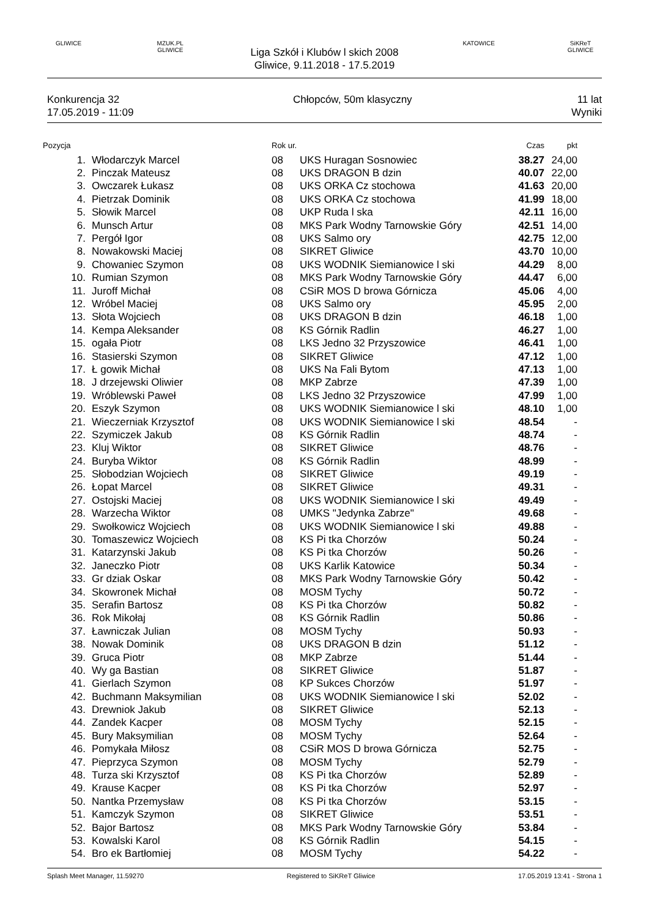GLIWICE
MZUK.PL GLIWICE
Liga Szkół i Klubów l skich 2008
Gliwice, 9.11.2018 - 17.5.2019
KATOWICE
SiKReT GLIWICE
Konkurencja 32
17.05.2019 - 11:09
Chłopców, 50m klasyczny 11 lat
Wyniki
| Pozycja | | Rok ur. | | Czas | pkt |
| --- | --- | --- | --- | --- | --- |
| 1. | Włodarczyk Marcel | 08 | UKS Huragan Sosnowiec | 38.27 | 24,00 |
| 2. | Pinczak Mateusz | 08 | UKS DRAGON B dzin | 40.07 | 22,00 |
| 3. | Owczarek Łukasz | 08 | UKS ORKA Cz stochowa | 41.63 | 20,00 |
| 4. | Pietrzak Dominik | 08 | UKS ORKA Cz stochowa | 41.99 | 18,00 |
| 5. | Słowik Marcel | 08 | UKP Ruda l ska | 42.11 | 16,00 |
| 6. | Munsch Artur | 08 | MKS Park Wodny Tarnowskie Góry | 42.51 | 14,00 |
| 7. | Pergół Igor | 08 | UKS Salmo ory | 42.75 | 12,00 |
| 8. | Nowakowski Maciej | 08 | SIKRET Gliwice | 43.70 | 10,00 |
| 9. | Chowaniec Szymon | 08 | UKS WODNIK Siemianowice l ski | 44.29 | 8,00 |
| 10. | Rumian Szymon | 08 | MKS Park Wodny Tarnowskie Góry | 44.47 | 6,00 |
| 11. | Juroff Michał | 08 | CSiR MOS D browa Górnicza | 45.06 | 4,00 |
| 12. | Wróbel Maciej | 08 | UKS Salmo ory | 45.95 | 2,00 |
| 13. | Słota Wojciech | 08 | UKS DRAGON B dzin | 46.18 | 1,00 |
| 14. | Kempa Aleksander | 08 | KS Górnik Radlin | 46.27 | 1,00 |
| 15. | ogała Piotr | 08 | LKS Jedno 32 Przyszowice | 46.41 | 1,00 |
| 16. | Stasierski Szymon | 08 | SIKRET Gliwice | 47.12 | 1,00 |
| 17. | Ł gowik Michał | 08 | UKS Na Fali Bytom | 47.13 | 1,00 |
| 18. | J drzejewski Oliwier | 08 | MKP Zabrze | 47.39 | 1,00 |
| 19. | Wróblewski Paweł | 08 | LKS Jedno 32 Przyszowice | 47.99 | 1,00 |
| 20. | Eszyk Szymon | 08 | UKS WODNIK Siemianowice l ski | 48.10 | 1,00 |
| 21. | Wieczerniak Krzysztof | 08 | UKS WODNIK Siemianowice l ski | 48.54 | - |
| 22. | Szymiczek Jakub | 08 | KS Górnik Radlin | 48.74 | - |
| 23. | Kluj Wiktor | 08 | SIKRET Gliwice | 48.76 | - |
| 24. | Buryba Wiktor | 08 | KS Górnik Radlin | 48.99 | - |
| 25. | Słobodzian Wojciech | 08 | SIKRET Gliwice | 49.19 | - |
| 26. | Łopat Marcel | 08 | SIKRET Gliwice | 49.31 | - |
| 27. | Ostojski Maciej | 08 | UKS WODNIK Siemianowice l ski | 49.49 | - |
| 28. | Warzecha Wiktor | 08 | UMKS "Jedynka Zabrze" | 49.68 | - |
| 29. | Swołkowicz Wojciech | 08 | UKS WODNIK Siemianowice l ski | 49.88 | - |
| 30. | Tomaszewicz Wojciech | 08 | KS Pi tka Chorzów | 50.24 | - |
| 31. | Katarzynski Jakub | 08 | KS Pi tka Chorzów | 50.26 | - |
| 32. | Janeczko Piotr | 08 | UKS Karlik Katowice | 50.34 | - |
| 33. | Gr dziak Oskar | 08 | MKS Park Wodny Tarnowskie Góry | 50.42 | - |
| 34. | Skowronek Michał | 08 | MOSM Tychy | 50.72 | - |
| 35. | Serafin Bartosz | 08 | KS Pi tka Chorzów | 50.82 | - |
| 36. | Rok Mikołaj | 08 | KS Górnik Radlin | 50.86 | - |
| 37. | Ławniczak Julian | 08 | MOSM Tychy | 50.93 | - |
| 38. | Nowak Dominik | 08 | UKS DRAGON B dzin | 51.12 | - |
| 39. | Gruca Piotr | 08 | MKP Zabrze | 51.44 | - |
| 40. | Wy ga Bastian | 08 | SIKRET Gliwice | 51.87 | - |
| 41. | Gierlach Szymon | 08 | KP Sukces Chorzów | 51.97 | - |
| 42. | Buchmann Maksymilian | 08 | UKS WODNIK Siemianowice l ski | 52.02 | - |
| 43. | Drewniok Jakub | 08 | SIKRET Gliwice | 52.13 | - |
| 44. | Zandek Kacper | 08 | MOSM Tychy | 52.15 | - |
| 45. | Bury Maksymilian | 08 | MOSM Tychy | 52.64 | - |
| 46. | Pomykała Miłosz | 08 | CSiR MOS D browa Górnicza | 52.75 | - |
| 47. | Pieprzyca Szymon | 08 | MOSM Tychy | 52.79 | - |
| 48. | Turza ski Krzysztof | 08 | KS Pi tka Chorzów | 52.89 | - |
| 49. | Krause Kacper | 08 | KS Pi tka Chorzów | 52.97 | - |
| 50. | Nantka Przemysław | 08 | KS Pi tka Chorzów | 53.15 | - |
| 51. | Kamczyk Szymon | 08 | SIKRET Gliwice | 53.51 | - |
| 52. | Bajor Bartosz | 08 | MKS Park Wodny Tarnowskie Góry | 53.84 | - |
| 53. | Kowalski Karol | 08 | KS Górnik Radlin | 54.15 | - |
| 54. | Bro ek Bartłomiej | 08 | MOSM Tychy | 54.22 | - |
Splash Meet Manager, 11.59270 Registered to SiKReT Gliwice 17.05.2019 13:41 - Strona 1